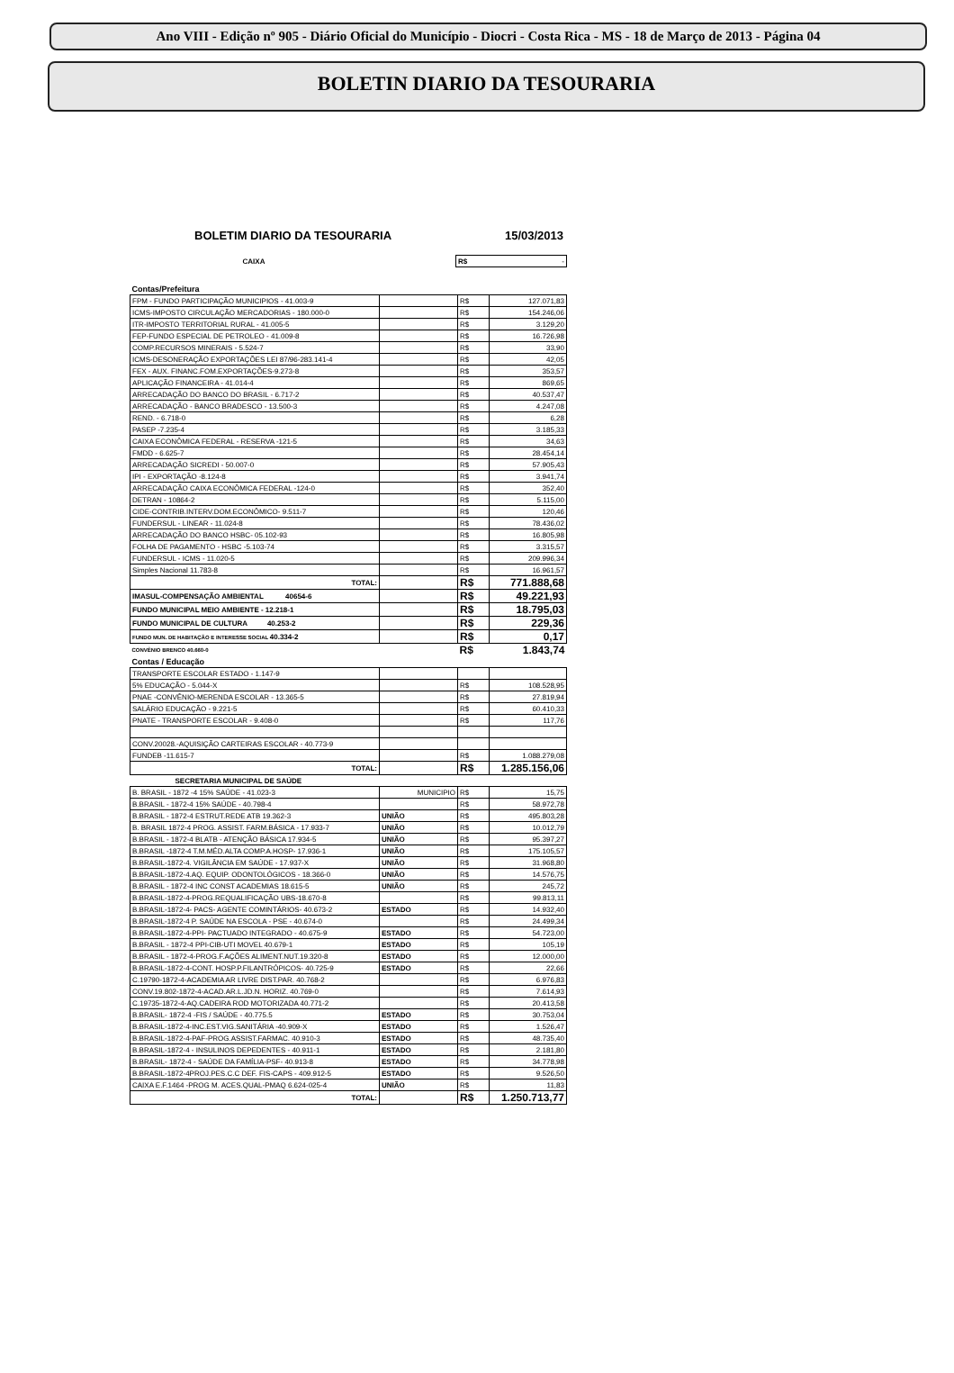Ano VIII - Edição nº 905 - Diário Oficial do Município - Diocri - Costa Rica - MS - 18 de Março de 2013 - Página 04
BOLETIN DIARIO DA TESOURARIA
BOLETIM DIARIO DA TESOURARIA 15/03/2013
| CAIXA | | R$ | - |
| Contas/Prefeitura | | | |
| FPM - FUNDO PARTICIPAÇÃO MUNICIPIOS - 41.003-9 | | R$ | 127.071,83 |
| ICMS-IMPOSTO CIRCULAÇÃO MERCADORIAS - 180.000-0 | | R$ | 154.246,06 |
| ITR-IMPOSTO TERRITORIAL RURAL - 41.005-5 | | R$ | 3.129,20 |
| FEP-FUNDO ESPECIAL DE PETROLEO - 41.009-8 | | R$ | 16.726,98 |
| COMP.RECURSOS MINERAIS - 5.524-7 | | R$ | 33,90 |
| ICMS-DESONERAÇÃO EXPORTAÇÕES LEI 87/96-283.141-4 | | R$ | 42,05 |
| FEX - AUX. FINANC.FOM.EXPORTAÇÕES-9.273-8 | | R$ | 353,57 |
| APLICAÇÃO FINANCEIRA - 41.014-4 | | R$ | 869,65 |
| ARRECADAÇÃO DO BANCO DO BRASIL - 6.717-2 | | R$ | 40.537,47 |
| ARRECADAÇÃO - BANCO BRADESCO - 13.500-3 | | R$ | 4.247,08 |
| REND. - 6.718-0 | | R$ | 6,28 |
| PASEP -7.235-4 | | R$ | 3.185,33 |
| CAIXA ECONÔMICA FEDERAL - RESERVA -121-5 | | R$ | 34,63 |
| FMDD - 6.625-7 | | R$ | 28.454,14 |
| ARRECADAÇÃO SICREDI - 50.007-0 | | R$ | 57.905,43 |
| IPI - EXPORTAÇÃO -8.124-8 | | R$ | 3.941,74 |
| ARRECADAÇÃO CAIXA ECONÔMICA FEDERAL -124-0 | | R$ | 352,40 |
| DETRAN - 10864-2 | | R$ | 5.115,00 |
| CIDE-CONTRIB.INTERV.DOM.ECONÔMICO- 9.511-7 | | R$ | 120,46 |
| FUNDERSUL - LINEAR - 11.024-8 | | R$ | 78.436,02 |
| ARRECADAÇÃO DO BANCO HSBC- 05.102-93 | | R$ | 16.805,98 |
| FOLHA DE PAGAMENTO - HSBC -5.103-74 | | R$ | 3.315,57 |
| FUNDERSUL - ICMS - 11.020-5 | | R$ | 209.996,34 |
| Simples Nacional 11.783-8 | | R$ | 16.961,57 |
| TOTAL: | | R$ | 771.888,68 |
| IMASUL-COMPENSAÇÃO AMBIENTAL 40654-6 | | R$ | 49.221,93 |
| FUNDO MUNICIPAL MEIO AMBIENTE - 12.218-1 | | R$ | 18.795,03 |
| FUNDO MUNICIPAL DE CULTURA 40.253-2 | | R$ | 229,36 |
| FUNDO MUN. DE HABITAÇÃO E INTERESSE SOCIAL 40.334-2 | | R$ | 0,17 |
| CONVÊNIO BRENCO 40.660-0 | | R$ | 1.843,74 |
| Contas / Educação | | | |
| TRANSPORTE ESCOLAR ESTADO - 1.147-9 | | | |
| 5% EDUCAÇÃO - 5.044-X | | R$ | 108.528,95 |
| PNAE -CONVÊNIO-MERENDA ESCOLAR - 13.365-5 | | R$ | 27.819,94 |
| SALÁRIO EDUCAÇÃO - 9.221-5 | | R$ | 60.410,33 |
| PNATE - TRANSPORTE ESCOLAR - 9.408-0 | | R$ | 117,76 |
| CONV.20028.-AQUISIÇÃO CARTEIRAS ESCOLAR - 40.773-9 | | | |
| FUNDEB -11.615-7 | | R$ | 1.088.279,08 |
| TOTAL: | | R$ | 1.285.156,06 |
| SECRETARIA MUNICIPAL DE SAÚDE | | | |
| B. BRASIL - 1872 -4 15% SAÚDE - 41.023-3 | MUNICIPIO | R$ | 15,75 |
| B.BRASIL - 1872-4 15% SAÚDE - 40.798-4 | | R$ | 58.972,78 |
| B.BRASIL - 1872-4 ESTRUT.REDE ATB 19.362-3 | UNIÃO | R$ | 495.803,28 |
| B. BRASIL 1872-4 PROG. ASSIST. FARM.BÁSICA - 17.933-7 | UNIÃO | R$ | 10.012,79 |
| B.BRASIL - 1872-4 BLATB - ATENÇÃO BÁSICA 17.934-5 | UNIÃO | R$ | 95.397,27 |
| B.BRASIL -1872-4 T.M.MÉD.ALTA COMP.A.HOSP- 17.936-1 | UNIÃO | R$ | 175.105,57 |
| B.BRASIL-1872-4. VIGILÂNCIA EM SAÚDE - 17.937-X | UNIÃO | R$ | 31.968,80 |
| B.BRASIL-1872-4.AQ. EQUIP. ODONTOLÓGICOS - 18.366-0 | UNIÃO | R$ | 14.576,75 |
| B.BRASIL - 1872-4 INC CONST ACADEMIAS 18.615-5 | UNIÃO | R$ | 245,72 |
| B.BRASIL-1872-4-PROG.REQUALIFICAÇÃO UBS-18.670-8 | | R$ | 99.813,11 |
| B.BRASIL-1872-4- PACS- AGENTE COMINTÁRIOS- 40.673-2 | ESTADO | R$ | 14.932,40 |
| B.BRASIL-1872-4 P. SAÚDE NA ESCOLA - PSE - 40.674-0 | | R$ | 24.499,34 |
| B.BRASIL-1872-4-PPI- PACTUADO INTEGRADO - 40.675-9 | ESTADO | R$ | 54.723,00 |
| B.BRASIL - 1872-4 PPI-CIB-UTI MOVEL 40.679-1 | ESTADO | R$ | 105,19 |
| B.BRASIL - 1872-4-PROG.F.AÇÕES ALIMENT.NUT.19.320-8 | ESTADO | R$ | 12.000,00 |
| B.BRASIL-1872-4-CONT. HOSP.P.FILANTRÓPICOS- 40.725-9 | ESTADO | R$ | 22,66 |
| C.19790-1872-4-ACADEMIA AR LIVRE DIST.PAR. 40.768-2 | | R$ | 6.976,83 |
| CONV.19.802-1872-4-ACAD.AR.L.JD.N. HORIZ. 40.769-0 | | R$ | 7.614,93 |
| C.19735-1872-4-AQ.CADEIRA ROD MOTORIZADA 40.771-2 | | R$ | 20.413,58 |
| B.BRASIL- 1872-4 -FIS / SAÚDE - 40.775.5 | ESTADO | R$ | 30.753,04 |
| B.BRASIL-1872-4-INC.EST.VIG.SANITÁRIA -40.909-X | ESTADO | R$ | 1.526,47 |
| B.BRASIL-1872-4-PAF-PROG.ASSIST.FARMAC. 40.910-3 | ESTADO | R$ | 48.735,40 |
| B.BRASIL-1872-4 - INSULINOS DEPEDENTES - 40.911-1 | ESTADO | R$ | 2.181,80 |
| B.BRASIL- 1872-4 - SAÚDE DA FAMÍLIA-PSF- 40.913-8 | ESTADO | R$ | 34.778,98 |
| B.BRASIL-1872-4PROJ.PES.C.C DEF. FIS-CAPS - 409.912-5 | ESTADO | R$ | 9.526,50 |
| CAIXA E.F.1464 -PROG M. ACES.QUAL-PMAQ 6.624-025-4 | UNIÃO | R$ | 11,83 |
| TOTAL: | | R$ | 1.250.713,77 |